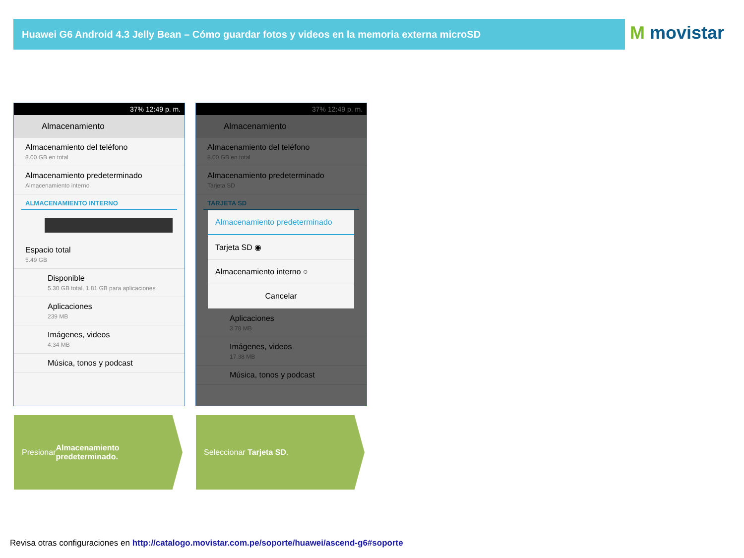Huawei G6 Android 4.3 Jelly Bean – Cómo guardar fotos y videos en la memoria externa microSD M movistar
37% 12:49 p. m.
Almacenamiento
Almacenamiento del teléfono
8.00 GB en total
Almacenamiento predeterminado
Almacenamiento interno
ALMACENAMIENTO INTERNO
Espacio total
5.49 GB
Disponible
5.30 GB total, 1.81 GB para aplicaciones
Aplicaciones
239 MB
Imágenes, videos
4.34 MB
Música, tonos y podcast
37% 12:49 p. m.
Almacenamiento
Almacenamiento del teléfono
8.00 GB en total
Almacenamiento predeterminado
Tarjeta SD
TARJETA SD
Aplicaciones
3.78 MB
Imágenes, videos
17.38 MB
Música, tonos y podcast
Almacenamiento predeterminado
Tarjeta SD ◉
Almacenamiento interno ○
Cancelar
Presionar
Almacenamiento predeterminado.
Seleccionar Tarjeta SD.
Revisa otras configuraciones en http://catalogo.movistar.com.pe/soporte/huawei/ascend-g6#soporte